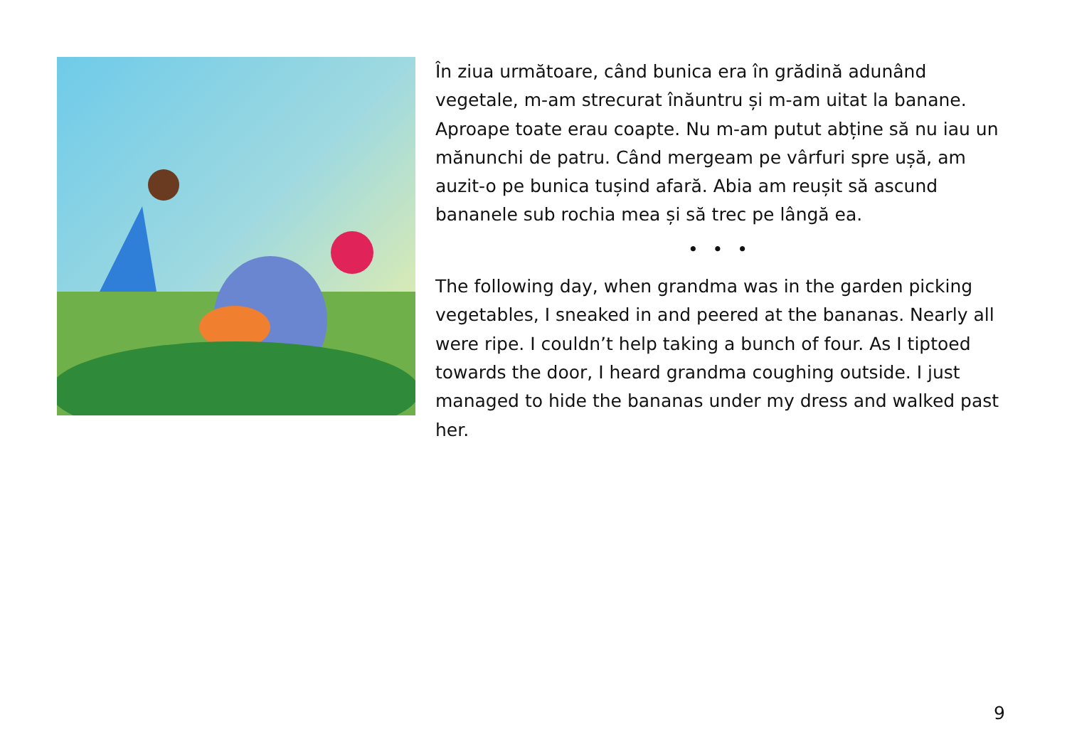În ziua următoare, când bunica era în grădină adunând vegetale, m-am strecurat înăuntru și m-am uitat la banane. Aproape toate erau coapte. Nu m-am putut abține să nu iau un mănunchi de patru. Când mergeam pe vârfuri spre ușă, am auzit-o pe bunica tușind afară. Abia am reușit să ascund bananele sub rochia mea și să trec pe lângă ea.
• • •
The following day, when grandma was in the garden picking vegetables, I sneaked in and peered at the bananas. Nearly all were ripe. I couldn’t help taking a bunch of four. As I tiptoed towards the door, I heard grandma coughing outside. I just managed to hide the bananas under my dress and walked past her.
9